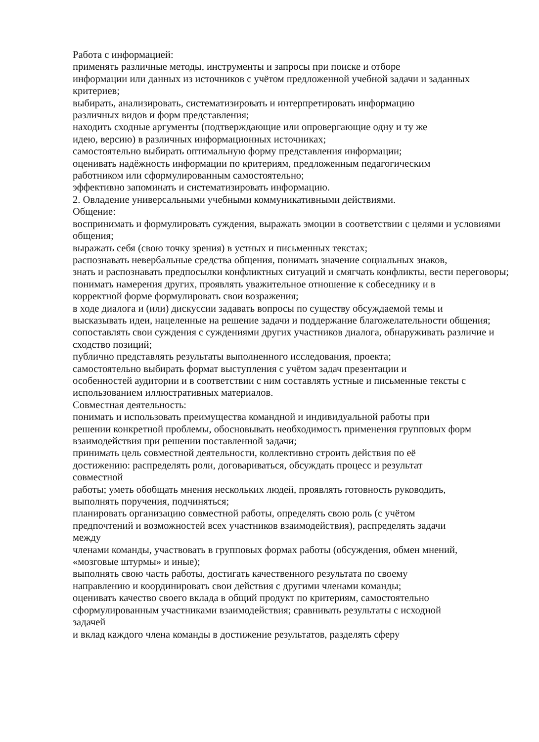Работа с информацией:
применять различные методы, инструменты и запросы при поиске и отборе
информации или данных из источников с учётом предложенной учебной задачи и заданных критериев;
выбирать, анализировать, систематизировать и интерпретировать информацию
различных видов и форм представления;
находить сходные аргументы (подтверждающие или опровергающие одну и ту же
идею, версию) в различных информационных источниках;
самостоятельно выбирать оптимальную форму представления информации;
оценивать надёжность информации по критериям, предложенным педагогическим
работником или сформулированным самостоятельно;
эффективно запоминать и систематизировать информацию.
2. Овладение универсальными учебными коммуникативными действиями.
Общение:
воспринимать и формулировать суждения, выражать эмоции в соответствии с целями и условиями общения;
выражать себя (свою точку зрения) в устных и письменных текстах;
распознавать невербальные средства общения, понимать значение социальных знаков,
знать и распознавать предпосылки конфликтных ситуаций и смягчать конфликты, вести переговоры;
понимать намерения других, проявлять уважительное отношение к собеседнику и в
корректной форме формулировать свои возражения;
в ходе диалога и (или) дискуссии задавать вопросы по существу обсуждаемой темы и
высказывать идеи, нацеленные на решение задачи и поддержание благожелательности общения;
сопоставлять свои суждения с суждениями других участников диалога, обнаруживать различие и сходство позиций;
публично представлять результаты выполненного исследования, проекта;
самостоятельно выбирать формат выступления с учётом задач презентации и
особенностей аудитории и в соответствии с ним составлять устные и письменные тексты с использованием иллюстративных материалов.
Совместная деятельность:
понимать и использовать преимущества командной и индивидуальной работы при
решении конкретной проблемы, обосновывать необходимость применения групповых форм взаимодействия при решении поставленной задачи;
принимать цель совместной деятельности, коллективно строить действия по её
достижению: распределять роли, договариваться, обсуждать процесс и результат
совместной
работы; уметь обобщать мнения нескольких людей, проявлять готовность руководить,
выполнять поручения, подчиняться;
планировать организацию совместной работы, определять свою роль (с учётом
предпочтений и возможностей всех участников взаимодействия), распределять задачи
между
членами команды, участвовать в групповых формах работы (обсуждения, обмен мнений,
«мозговые штурмы» и иные);
выполнять свою часть работы, достигать качественного результата по своему
направлению и координировать свои действия с другими членами команды;
оценивать качество своего вклада в общий продукт по критериям, самостоятельно
сформулированным участниками взаимодействия; сравнивать результаты с исходной
задачей
и вклад каждого члена команды в достижение результатов, разделять сферу